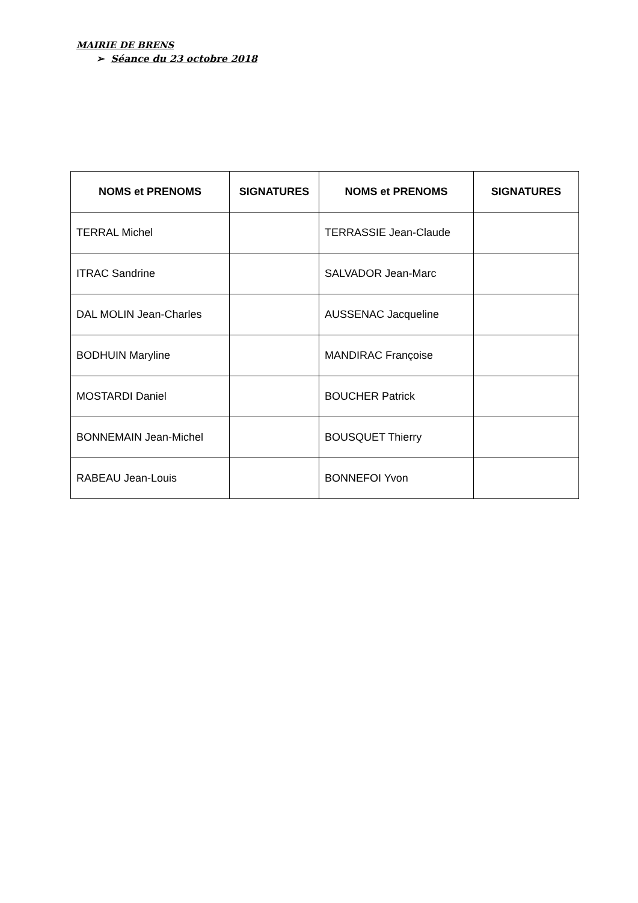MAIRIE DE BRENS
➢ Séance du 23 octobre 2018
| NOMS et PRENOMS | SIGNATURES | NOMS et PRENOMS | SIGNATURES |
| --- | --- | --- | --- |
| TERRAL Michel | | TERRASSIE Jean-Claude | |
| ITRAC Sandrine | | SALVADOR Jean-Marc | |
| DAL MOLIN Jean-Charles | | AUSSENAC Jacqueline | |
| BODHUIN Maryline | | MANDIRAC Françoise | |
| MOSTARDI Daniel | | BOUCHER Patrick | |
| BONNEMAIN Jean-Michel | | BOUSQUET Thierry | |
| RABEAU Jean-Louis | | BONNEFOI Yvon | |